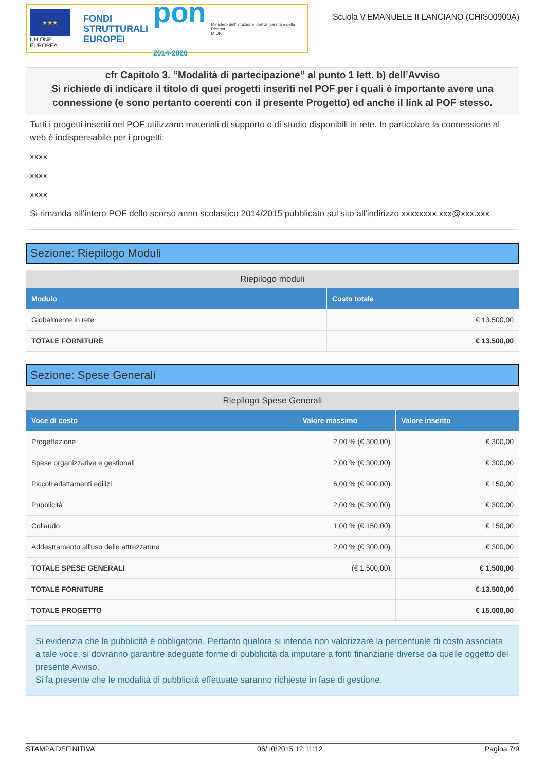★★★
UNIONE EUROPEA
FONDI
STRUTTURALI
EUROPEI
pon
2014-2020
Ministero dell'Istruzione, dell'Università e della Ricerca
MIUR
Scuola V.EMANUELE II LANCIANO (CHIS00900A)
cfr Capitolo 3. “Modalità di partecipazione” al punto 1 lett. b) dell’Avviso
Si richiede di indicare il titolo di quei progetti inseriti nel POF per i quali è importante avere una connessione (e sono pertanto coerenti con il presente Progetto) ed anche il link al POF stesso.
Tutti i progetti inseriti nel POF utilizzano materiali di supporto e di studio disponibili in rete. In particolare la connessione al web è indispensabile per i progetti:
xxxx
xxxx
xxxx
Si rimanda all'intero POF dello scorso anno scolastico 2014/2015 pubblicato sul sito all'indirizzo xxxxxxxx.xxx@xxx.xxx
Sezione: Riepilogo Moduli
Riepilogo moduli
| Modulo | Costo totale |
| --- | --- |
| Globalmente in rete | € 13.500,00 |
| TOTALE FORNITURE | € 13.500,00 |
Sezione: Spese Generali
Riepilogo Spese Generali
| Voce di costo | Valore massimo | Valore inserito |
| --- | --- | --- |
| Progettazione | 2,00 % (€ 300,00) | € 300,00 |
| Spese organizzative e gestionali | 2,00 % (€ 300,00) | € 300,00 |
| Piccoli adattamenti edilizi | 6,00 % (€ 900,00) | € 150,00 |
| Pubblicità | 2,00 % (€ 300,00) | € 300,00 |
| Collaudo | 1,00 % (€ 150,00) | € 150,00 |
| Addestramento all'uso delle attrezzature | 2,00 % (€ 300,00) | € 300,00 |
| TOTALE SPESE GENERALI | (€ 1.500,00) | € 1.500,00 |
| TOTALE FORNITURE | | € 13.500,00 |
| TOTALE PROGETTO | | € 15.000,00 |
Si evidenzia che la pubblicità è obbligatoria. Pertanto qualora si intenda non valorizzare la percentuale di costo associata a tale voce, si dovranno garantire adeguate forme di pubblicità da imputare a fonti finanziarie diverse da quelle oggetto del presente Avviso.
Si fa presente che le modalità di pubblicità effettuate saranno richieste in fase di gestione.
STAMPA DEFINITIVA 06/10/2015 12:11:12 Pagina 7/9